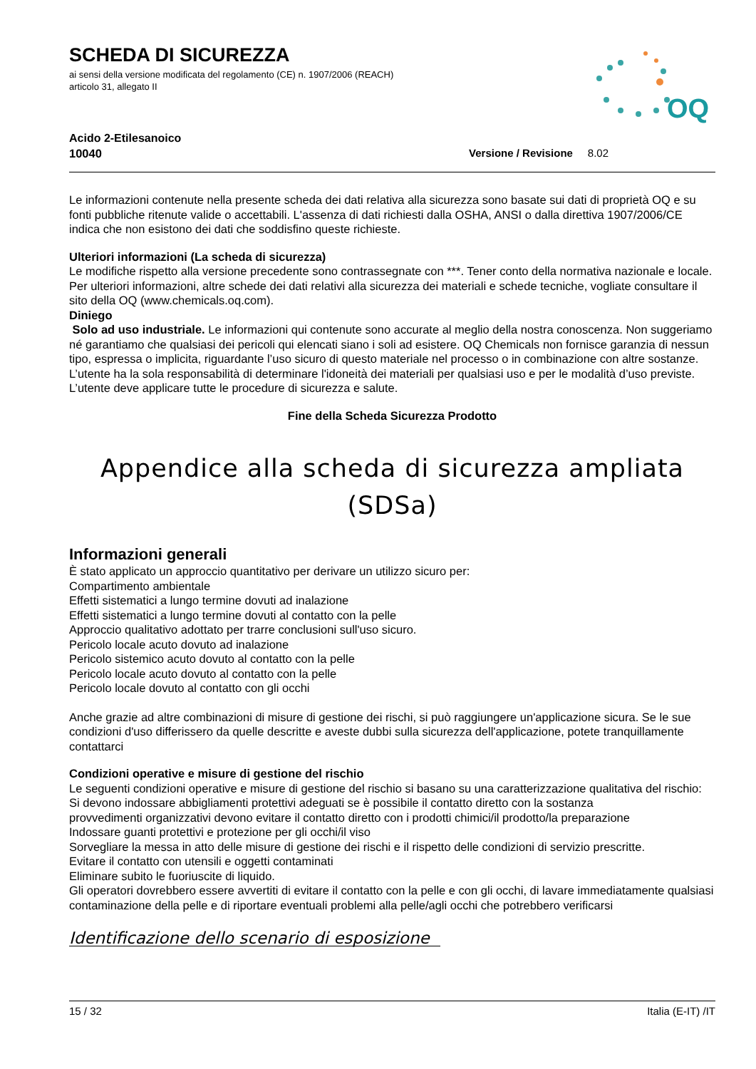OQ
SCHEDA DI SICUREZZA
ai sensi della versione modificata del regolamento (CE) n. 1907/2006 (REACH)
articolo 31, allegato II
Acido 2-Etilesanoico
10040 Versione / Revisione 8.02
Le informazioni contenute nella presente scheda dei dati relativa alla sicurezza sono basate sui dati di proprietà OQ e su fonti pubbliche ritenute valide o accettabili. L'assenza di dati richiesti dalla OSHA, ANSI o dalla direttiva 1907/2006/CE indica che non esistono dei dati che soddisfino queste richieste.
Ulteriori informazioni (La scheda di sicurezza)
Le modifiche rispetto alla versione precedente sono contrassegnate con ***. Tener conto della normativa nazionale e locale. Per ulteriori informazioni, altre schede dei dati relativi alla sicurezza dei materiali e schede tecniche, vogliate consultare il sito della OQ (www.chemicals.oq.com).
Diniego
Solo ad uso industriale. Le informazioni qui contenute sono accurate al meglio della nostra conoscenza. Non suggeriamo né garantiamo che qualsiasi dei pericoli qui elencati siano i soli ad esistere. OQ Chemicals non fornisce garanzia di nessun tipo, espressa o implicita, riguardante l’uso sicuro di questo materiale nel processo o in combinazione con altre sostanze. L’utente ha la sola responsabilità di determinare l'idoneità dei materiali per qualsiasi uso e per le modalità d’uso previste. L’utente deve applicare tutte le procedure di sicurezza e salute.
Fine della Scheda Sicurezza Prodotto
Appendice alla scheda di sicurezza ampliata
(SDSa)
Informazioni generali
È stato applicato un approccio quantitativo per derivare un utilizzo sicuro per:
Compartimento ambientale
Effetti sistematici a lungo termine dovuti ad inalazione
Effetti sistematici a lungo termine dovuti al contatto con la pelle
Approccio qualitativo adottato per trarre conclusioni sull'uso sicuro.
Pericolo locale acuto dovuto ad inalazione
Pericolo sistemico acuto dovuto al contatto con la pelle
Pericolo locale acuto dovuto al contatto con la pelle
Pericolo locale dovuto al contatto con gli occhi
Anche grazie ad altre combinazioni di misure di gestione dei rischi, si può raggiungere un'applicazione sicura. Se le sue condizioni d'uso differissero da quelle descritte e aveste dubbi sulla sicurezza dell'applicazione, potete tranquillamente contattarci
Condizioni operative e misure di gestione del rischio
Le seguenti condizioni operative e misure di gestione del rischio si basano su una caratterizzazione qualitativa del rischio:
Si devono indossare abbigliamenti protettivi adeguati se è possibile il contatto diretto con la sostanza
provvedimenti organizzativi devono evitare il contatto diretto con i prodotti chimici/il prodotto/la preparazione
Indossare guanti protettivi e protezione per gli occhi/il viso
Sorvegliare la messa in atto delle misure di gestione dei rischi e il rispetto delle condizioni di servizio prescritte.
Evitare il contatto con utensili e oggetti contaminati
Eliminare subito le fuoriuscite di liquido.
Gli operatori dovrebbero essere avvertiti di evitare il contatto con la pelle e con gli occhi, di lavare immediatamente qualsiasi contaminazione della pelle e di riportare eventuali problemi alla pelle/agli occhi che potrebbero verificarsi
Identificazione dello scenario di esposizione
15 / 32 Italia (E-IT) /IT